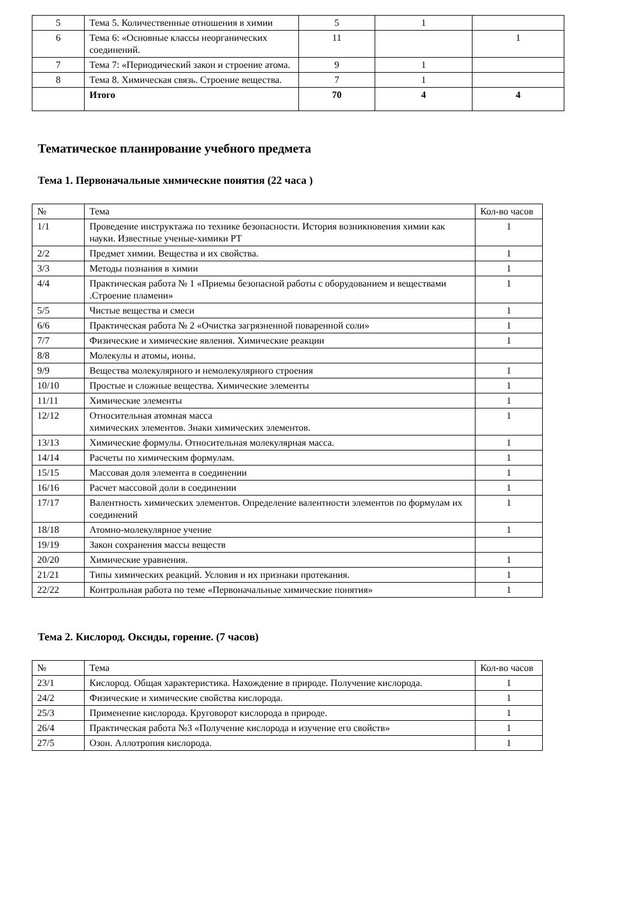| 5 | Тема 5. Количественные отношения в химии | 5 | 1 | |
| 6 | Тема 6: «Основные классы неорганических соединений. | 11 | | 1 |
| 7 | Тема 7: «Периодический закон и строение атома. | 9 | 1 | |
| 8 | Тема 8. Химическая связь. Строение вещества. | 7 | 1 | |
| | Итого | 70 | 4 | 4 |
Тематическое планирование учебного предмета
Тема 1. Первоначальные химические понятия (22 часа )
| № | Тема | Кол-во часов |
| --- | --- | --- |
| 1/1 | Проведение инструктажа по технике безопасности. История возникновения химии как науки. Известные ученые-химики РТ | 1 |
| 2/2 | Предмет химии. Вещества и их свойства. | 1 |
| 3/3 | Методы познания в химии | 1 |
| 4/4 | Практическая работа № 1 «Приемы безопасной работы с оборудованием и веществами .Строение пламени» | 1 |
| 5/5 | Чистые вещества и смеси | 1 |
| 6/6 | Практическая работа № 2 «Очистка загрязненной поваренной соли» | 1 |
| 7/7 | Физические и химические явления. Химические реакции | 1 |
| 8/8 | Молекулы и атомы, ионы. | |
| 9/9 | Вещества молекулярного и немолекулярного строения | 1 |
| 10/10 | Простые и сложные вещества. Химические элементы | 1 |
| 11/11 | Химические элементы | 1 |
| 12/12 | Относительная атомная масса химических элементов. Знаки химических элементов. | 1 |
| 13/13 | Химические формулы. Относительная молекулярная масса. | 1 |
| 14/14 | Расчеты по химическим формулам. | 1 |
| 15/15 | Массовая доля элемента в соединении | 1 |
| 16/16 | Расчет массовой доли в соединении | 1 |
| 17/17 | Валентность химических элементов. Определение валентности элементов по формулам их соединений | 1 |
| 18/18 | Атомно-молекулярное учение | 1 |
| 19/19 | Закон сохранения массы веществ | |
| 20/20 | Химические уравнения. | 1 |
| 21/21 | Типы химических реакций. Условия и их признаки протекания. | 1 |
| 22/22 | Контрольная работа по теме «Первоначальные химические понятия» | 1 |
Тема 2. Кислород. Оксиды, горение. (7 часов)
| № | Тема | Кол-во часов |
| --- | --- | --- |
| 23/1 | Кислород. Общая характеристика. Нахождение в природе. Получение кислорода. | 1 |
| 24/2 | Физические и химические свойства кислорода. | 1 |
| 25/3 | Применение кислорода. Круговорот кислорода в природе. | 1 |
| 26/4 | Практическая работа №3 «Получение кислорода и изучение его свойств» | 1 |
| 27/5 | Озон. Аллотропия кислорода. | 1 |